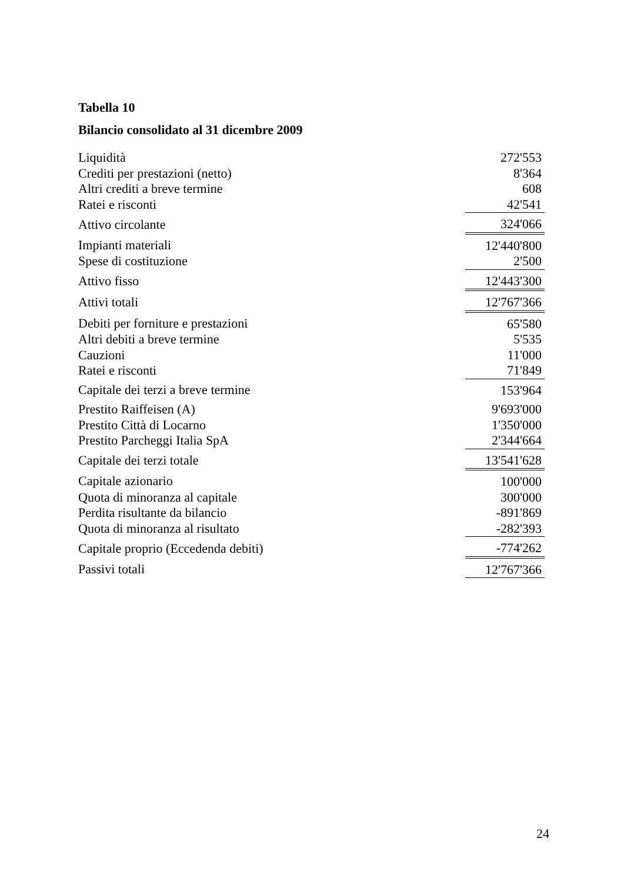Tabella 10
Bilancio consolidato al 31 dicembre 2009
| Liquidità | 272'553 |
| Crediti per prestazioni (netto) | 8'364 |
| Altri crediti a breve termine | 608 |
| Ratei e risconti | 42'541 |
| Attivo circolante | 324'066 |
| Impianti materiali | 12'440'800 |
| Spese di costituzione | 2'500 |
| Attivo fisso | 12'443'300 |
| Attivi totali | 12'767'366 |
| Debiti per forniture e prestazioni | 65'580 |
| Altri debiti a breve termine | 5'535 |
| Cauzioni | 11'000 |
| Ratei e risconti | 71'849 |
| Capitale dei terzi a breve termine | 153'964 |
| Prestito Raiffeisen (A) | 9'693'000 |
| Prestito Città di Locarno | 1'350'000 |
| Prestito Parcheggi Italia SpA | 2'344'664 |
| Capitale dei terzi totale | 13'541'628 |
| Capitale azionario | 100'000 |
| Quota di minoranza al capitale | 300'000 |
| Perdita risultante da bilancio | -891'869 |
| Quota di minoranza al risultato | -282'393 |
| Capitale proprio (Eccedenda debiti) | -774'262 |
| Passivi totali | 12'767'366 |
24